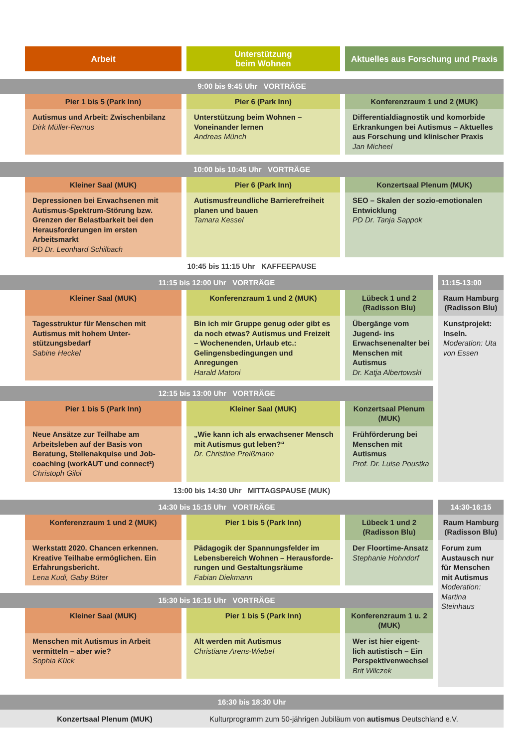Arbeit Unterstützung
beim Wohnen
Aktuelles aus Forschung und Praxis
9:00 bis 9:45 Uhr VORTRÄGE
Pier 1 bis 5 (Park Inn)
Autismus und Arbeit: Zwischenbilanz
Dirk Müller-Remus
Pier 6 (Park Inn)
Unterstützung beim Wohnen – Voneinander lernen
Andreas Münch
Konferenzraum 1 und 2 (MUK)
Differentialdiagnostik und komorbide Erkrankungen bei Autismus – Aktuelles aus Forschung und klinischer Praxis
Jan Micheel
10:00 bis 10:45 Uhr VORTRÄGE
Kleiner Saal (MUK)
Depressionen bei Erwachsenen mit Autismus-Spektrum-Störung bzw. Grenzen der Belastbarkeit bei den Herausforderungen im ersten Arbeitsmarkt
PD Dr. Leonhard Schilbach
Pier 6 (Park Inn)
Autismusfreundliche Barrierefreiheit planen und bauen
Tamara Kessel
Konzertsaal Plenum (MUK)
SEO – Skalen der sozio-emotionalen Entwicklung
PD Dr. Tanja Sappok
10:45 bis 11:15 Uhr KAFFEEPAUSE
11:15 bis 12:00 Uhr VORTRÄGE
Kleiner Saal (MUK)
Tagesstruktur für Menschen mit Autismus mit hohem Unter-stützungsbedarf
Sabine Heckel
Konferenzraum 1 und 2 (MUK)
Bin ich mir Gruppe genug oder gibt es da noch etwas? Autismus und Freizeit – Wochenenden, Urlaub etc.: Gelingensbedingungen und Anregungen
Harald Matoni
Lübeck 1 und 2 (Radisson Blu)
Übergänge vom Jugend- ins Erwachsenenalter bei Menschen mit Autismus
Dr. Katja Albertowski
12:15 bis 13:00 Uhr VORTRÄGE
Pier 1 bis 5 (Park Inn)
Neue Ansätze zur Teilhabe am Arbeitsleben auf der Basis von Beratung, Stellenakquise und Job-coaching (workAUT und connect²)
Christoph Giloi
Kleiner Saal (MUK)
„Wie kann ich als erwachsener Mensch mit Autismus gut leben?“
Dr. Christine Preißmann
Konzertsaal Plenum (MUK)
Frühförderung bei Menschen mit Autismus
Prof. Dr. Luise Poustka
11:15-13:00
Raum Hamburg (Radisson Blu)
Kunstprojekt: Inseln.
Moderation: Uta von Essen
13:00 bis 14:30 Uhr MITTAGSPAUSE (MUK)
14:30 bis 15:15 Uhr VORTRÄGE
Konferenzraum 1 und 2 (MUK)
Werkstatt 2020. Chancen erkennen. Kreative Teilhabe ermöglichen. Ein Erfahrungsbericht.
Lena Kudi, Gaby Büter
Pier 1 bis 5 (Park Inn)
Pädagogik der Spannungsfelder im Lebensbereich Wohnen – Herausforde-rungen und Gestaltungsräume
Fabian Diekmann
Lübeck 1 und 2 (Radisson Blu)
Der Floortime-Ansatz
Stephanie Hohndorf
15:30 bis 16:15 Uhr VORTRÄGE
Kleiner Saal (MUK)
Menschen mit Autismus in Arbeit vermitteln – aber wie?
Sophia Kück
Pier 1 bis 5 (Park Inn)
Alt werden mit Autismus
Christiane Arens-Wiebel
Konferenzraum 1 u. 2 (MUK)
Wer ist hier eigent-lich autistisch – Ein Perspektivenwechsel
Brit Wilczek
14:30-16:15
Raum Hamburg (Radisson Blu)
Forum zum Austausch nur für Menschen mit Autismus
Moderation: Martina Steinhaus
16:30 bis 18:30 Uhr
Konzertsaal Plenum (MUK)
Kulturprogramm zum 50-jährigen Jubiläum von autismus Deutschland e.V.